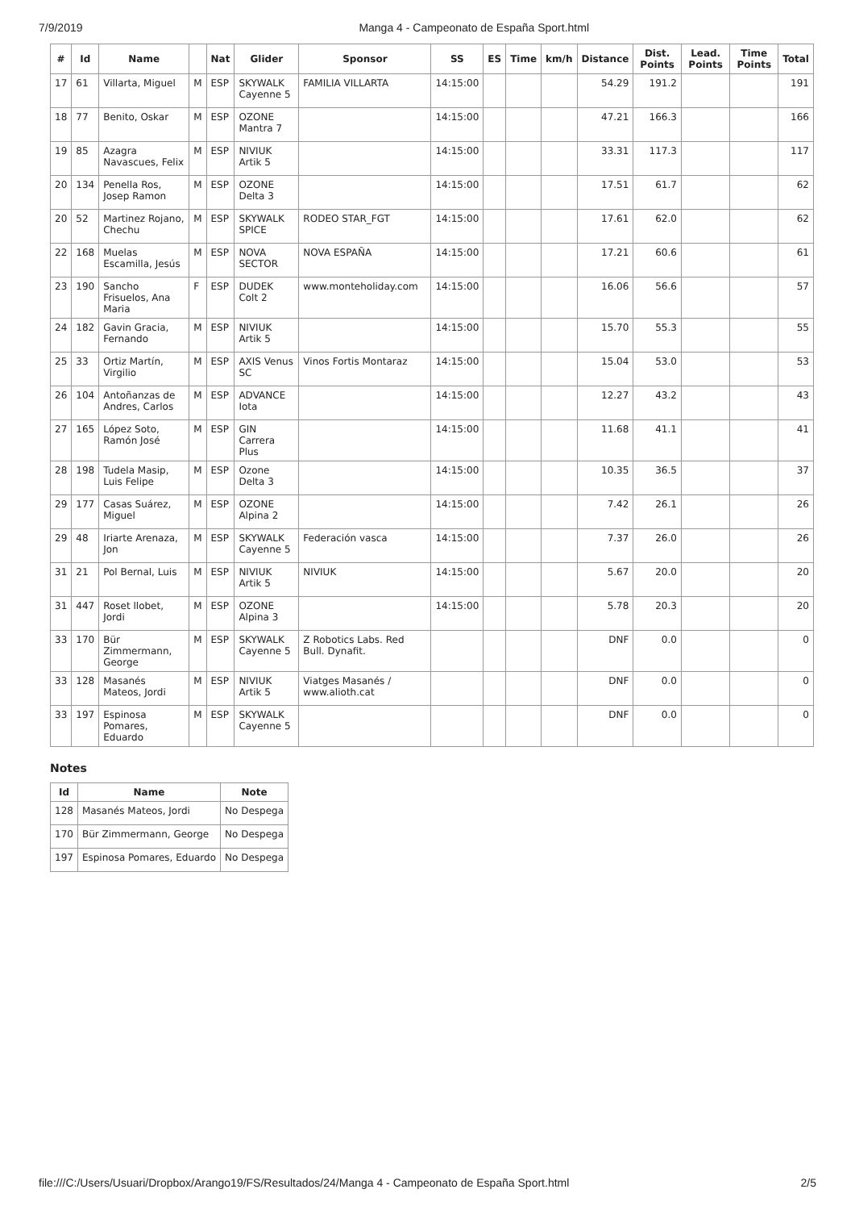7/9/2019 Manga 4 - Campeonato de España Sport.html
| # | Id | Name | | Nat | Glider | Sponsor | SS | ES | Time | km/h | Distance | Dist. Points | Lead. Points | Time Points | Total |
| --- | --- | --- | --- | --- | --- | --- | --- | --- | --- | --- | --- | --- | --- | --- | --- |
| 17 | 61 | Villarta, Miguel | M | ESP | SKYWALK Cayenne 5 | FAMILIA VILLARTA | 14:15:00 | | | | 54.29 | 191.2 | | | 191 |
| 18 | 77 | Benito, Oskar | M | ESP | OZONE Mantra 7 | | 14:15:00 | | | | 47.21 | 166.3 | | | 166 |
| 19 | 85 | Azagra Navascues, Felix | M | ESP | NIVIUK Artik 5 | | 14:15:00 | | | | 33.31 | 117.3 | | | 117 |
| 20 | 134 | Penella Ros, Josep Ramon | M | ESP | OZONE Delta 3 | | 14:15:00 | | | | 17.51 | 61.7 | | | 62 |
| 20 | 52 | Martinez Rojano, Chechu | M | ESP | SKYWALK SPICE | RODEO STAR_FGT | 14:15:00 | | | | 17.61 | 62.0 | | | 62 |
| 22 | 168 | Muelas Escamilla, Jesús | M | ESP | NOVA SECTOR | NOVA ESPAÑA | 14:15:00 | | | | 17.21 | 60.6 | | | 61 |
| 23 | 190 | Sancho Frisuelos, Ana Maria | F | ESP | DUDEK Colt 2 | www.monteholiday.com | 14:15:00 | | | | 16.06 | 56.6 | | | 57 |
| 24 | 182 | Gavin Gracia, Fernando | M | ESP | NIVIUK Artik 5 | | 14:15:00 | | | | 15.70 | 55.3 | | | 55 |
| 25 | 33 | Ortiz Martín, Virgilio | M | ESP | AXIS Venus SC | Vinos Fortis Montaraz | 14:15:00 | | | | 15.04 | 53.0 | | | 53 |
| 26 | 104 | Antoñanzas de Andres, Carlos | M | ESP | ADVANCE Iota | | 14:15:00 | | | | 12.27 | 43.2 | | | 43 |
| 27 | 165 | López Soto, Ramón José | M | ESP | GIN Carrera Plus | | 14:15:00 | | | | 11.68 | 41.1 | | | 41 |
| 28 | 198 | Tudela Masip, Luis Felipe | M | ESP | Ozone Delta 3 | | 14:15:00 | | | | 10.35 | 36.5 | | | 37 |
| 29 | 177 | Casas Suárez, Miguel | M | ESP | OZONE Alpina 2 | | 14:15:00 | | | | 7.42 | 26.1 | | | 26 |
| 29 | 48 | Iriarte Arenaza, Jon | M | ESP | SKYWALK Cayenne 5 | Federación vasca | 14:15:00 | | | | 7.37 | 26.0 | | | 26 |
| 31 | 21 | Pol Bernal, Luis | M | ESP | NIVIUK Artik 5 | NIVIUK | 14:15:00 | | | | 5.67 | 20.0 | | | 20 |
| 31 | 447 | Roset llobet, Jordi | M | ESP | OZONE Alpina 3 | | 14:15:00 | | | | 5.78 | 20.3 | | | 20 |
| 33 | 170 | Bür Zimmermann, George | M | ESP | SKYWALK Cayenne 5 | Z Robotics Labs. Red Bull. Dynafit. | | | | | DNF | 0.0 | | | 0 |
| 33 | 128 | Masanés Mateos, Jordi | M | ESP | NIVIUK Artik 5 | Viatges Masanés / www.alioth.cat | | | | | DNF | 0.0 | | | 0 |
| 33 | 197 | Espinosa Pomares, Eduardo | M | ESP | SKYWALK Cayenne 5 | | | | | | DNF | 0.0 | | | 0 |
Notes
| Id | Name | Note |
| --- | --- | --- |
| 128 | Masanés Mateos, Jordi | No Despega |
| 170 | Bür Zimmermann, George | No Despega |
| 197 | Espinosa Pomares, Eduardo | No Despega |
file:///C:/Users/Usuari/Dropbox/Arango19/FS/Resultados/24/Manga 4 - Campeonato de España Sport.html 2/5